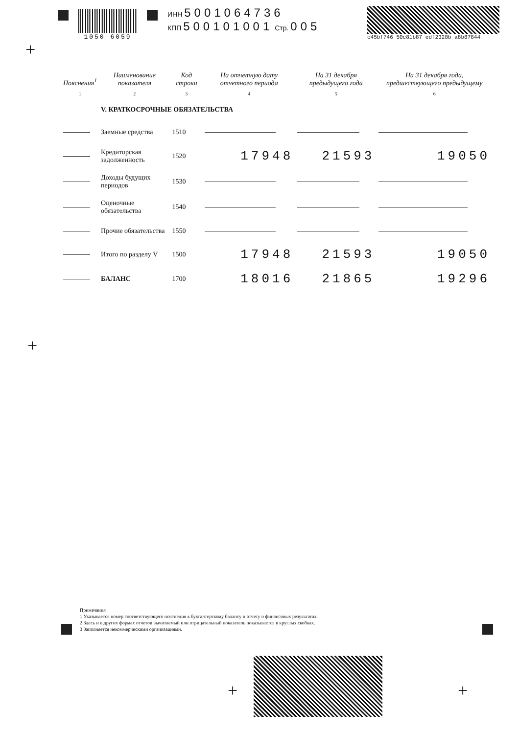1050 6059
ИНН 5001064736
КПП 500101001 Стр. 005
c45bf746 50c81b87 edf2328b a8b87844
| Пояснения<sup>1</sup> | Наименование показателя | Код строки | На отчетную дату отчетного периода | На 31 декабря предыдущего года | На 31 декабря года, предшествующего предыдущему |
| --- | --- | --- | --- | --- | --- |
| 1 | 2 | 3 | 4 | 5 | 6 |
| | V. КРАТКОСРОЧНЫЕ ОБЯЗАТЕЛЬСТВА | | | | |
| | Заемные средства | 1510 | | | |
| | Кредиторская задолженность | 1520 | 17948 | 21593 | 19050 |
| | Доходы будущих периодов | 1530 | | | |
| | Оценочные обязательства | 1540 | | | |
| | Прочие обязательства | 1550 | | | |
| | Итого по разделу V | 1500 | 17948 | 21593 | 19050 |
| | БАЛАНС | 1700 | 18016 | 21865 | 19296 |
Примечания
1 Указывается номер соответствующего пояснения к бухгалтерскому балансу и отчету о финансовых результатах.
2 Здесь и в других формах отчетов вычитаемый или отрицательный показатель показывается в круглых скобках.
3 Заполняется некоммерческими организациями.
+
+
+ +